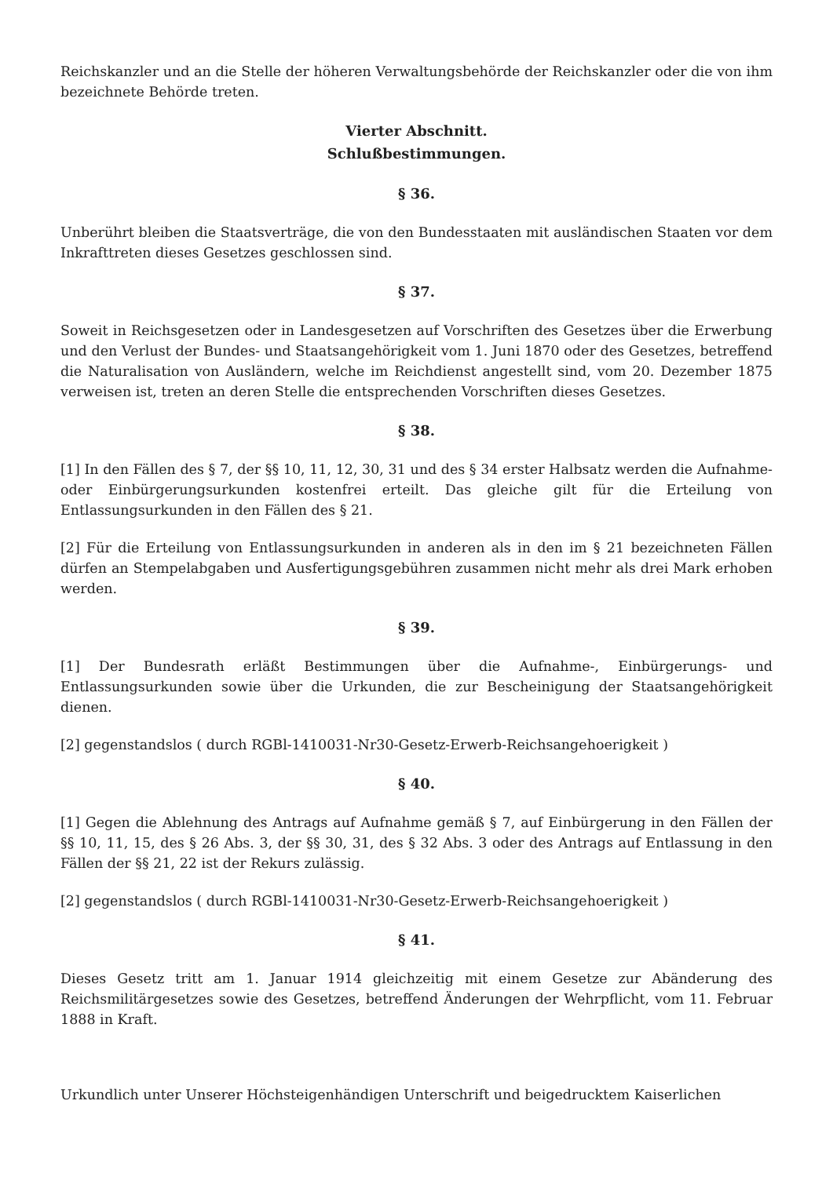Reichskanzler und an die Stelle der höheren Verwaltungsbehörde der Reichskanzler oder die von ihm bezeichnete Behörde treten.
Vierter Abschnitt.
Schlußbestimmungen.
§ 36.
Unberührt bleiben die Staatsverträge, die von den Bundesstaaten mit ausländischen Staaten vor dem Inkrafttreten dieses Gesetzes geschlossen sind.
§ 37.
Soweit in Reichsgesetzen oder in Landesgesetzen auf Vorschriften des Gesetzes über die Erwerbung und den Verlust der Bundes- und Staatsangehörigkeit vom 1. Juni 1870 oder des Gesetzes, betreffend die Naturalisation von Ausländern, welche im Reichdienst angestellt sind, vom 20. Dezember 1875 verweisen ist, treten an deren Stelle die entsprechenden Vorschriften dieses Gesetzes.
§ 38.
[1] In den Fällen des § 7, der §§ 10, 11, 12, 30, 31 und des § 34 erster Halbsatz werden die Aufnahme- oder Einbürgerungsurkunden kostenfrei erteilt. Das gleiche gilt für die Erteilung von Entlassungsurkunden in den Fällen des § 21.
[2] Für die Erteilung von Entlassungsurkunden in anderen als in den im § 21 bezeichneten Fällen dürfen an Stempelabgaben und Ausfertigungsgebühren zusammen nicht mehr als drei Mark erhoben werden.
§ 39.
[1] Der Bundesrath erläßt Bestimmungen über die Aufnahme-, Einbürgerungs- und Entlassungsurkunden sowie über die Urkunden, die zur Bescheinigung der Staatsangehörigkeit dienen.
[2] gegenstandslos ( durch RGBl-1410031-Nr30-Gesetz-Erwerb-Reichsangehoerigkeit )
§ 40.
[1] Gegen die Ablehnung des Antrags auf Aufnahme gemäß § 7, auf Einbürgerung in den Fällen der §§ 10, 11, 15, des § 26 Abs. 3, der §§ 30, 31, des § 32 Abs. 3 oder des Antrags auf Entlassung in den Fällen der §§ 21, 22 ist der Rekurs zulässig.
[2] gegenstandslos ( durch RGBl-1410031-Nr30-Gesetz-Erwerb-Reichsangehoerigkeit )
§ 41.
Dieses Gesetz tritt am 1. Januar 1914 gleichzeitig mit einem Gesetze zur Abänderung des Reichsmilitärgesetzes sowie des Gesetzes, betreffend Änderungen der Wehrpflicht, vom 11. Februar 1888 in Kraft.
Urkundlich unter Unserer Höchsteigenhändigen Unterschrift und beigedrucktem Kaiserlichen